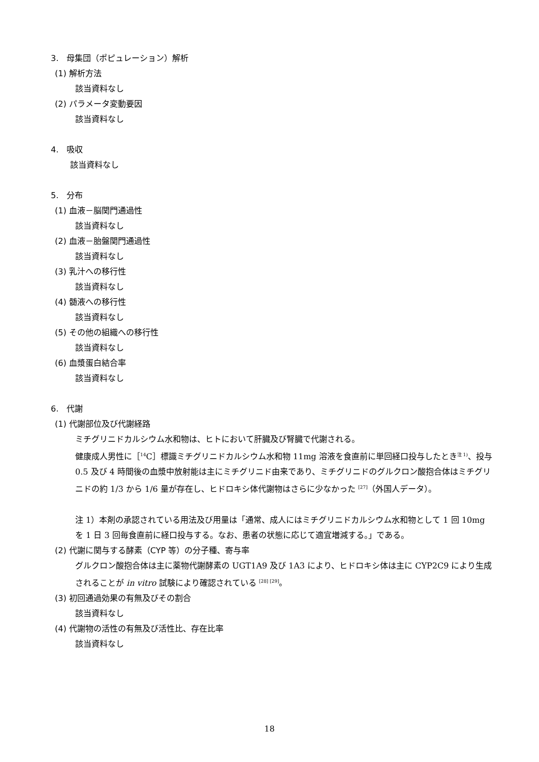3.　母集団（ポピュレーション）解析
(1) 解析方法
該当資料なし
(2) パラメータ変動要因
該当資料なし
4.　吸収
該当資料なし
5.　分布
(1) 血液－脳関門通過性
該当資料なし
(2) 血液－胎盤関門通過性
該当資料なし
(3) 乳汁への移行性
該当資料なし
(4) 髄液への移行性
該当資料なし
(5) その他の組織への移行性
該当資料なし
(6) 血漿蛋白結合率
該当資料なし
6.　代謝
(1) 代謝部位及び代謝経路
ミチグリニドカルシウム水和物は、ヒトにおいて肝臓及び腎臓で代謝される。
健康成人男性に［<sup>14</sup>C］標識ミチグリニドカルシウム水和物 11mg 溶液を食直前に単回経口投与したとき<sup>注 1)</sup>、投与 0.5 及び 4 時間後の血漿中放射能は主にミチグリニド由来であり、ミチグリニドのグルクロン酸抱合体はミチグリニドの約 1/3 から 1/6 量が存在し、ヒドロキシ体代謝物はさらに少なかった <sup>[27]</sup>（外国人データ）。
注 1）本剤の承認されている用法及び用量は「通常、成人にはミチグリニドカルシウム水和物として 1 回 10mg を 1 日 3 回毎食直前に経口投与する。なお、患者の状態に応じて適宜増減する。」である。
(2) 代謝に関与する酵素（CYP 等）の分子種、寄与率
グルクロン酸抱合体は主に薬物代謝酵素の UGT1A9 及び 1A3 により、ヒドロキシ体は主に CYP2C9 により生成されることが in vitro 試験により確認されている <sup>[28] [29]</sup>。
(3) 初回通過効果の有無及びその割合
該当資料なし
(4) 代謝物の活性の有無及び活性比、存在比率
該当資料なし
18